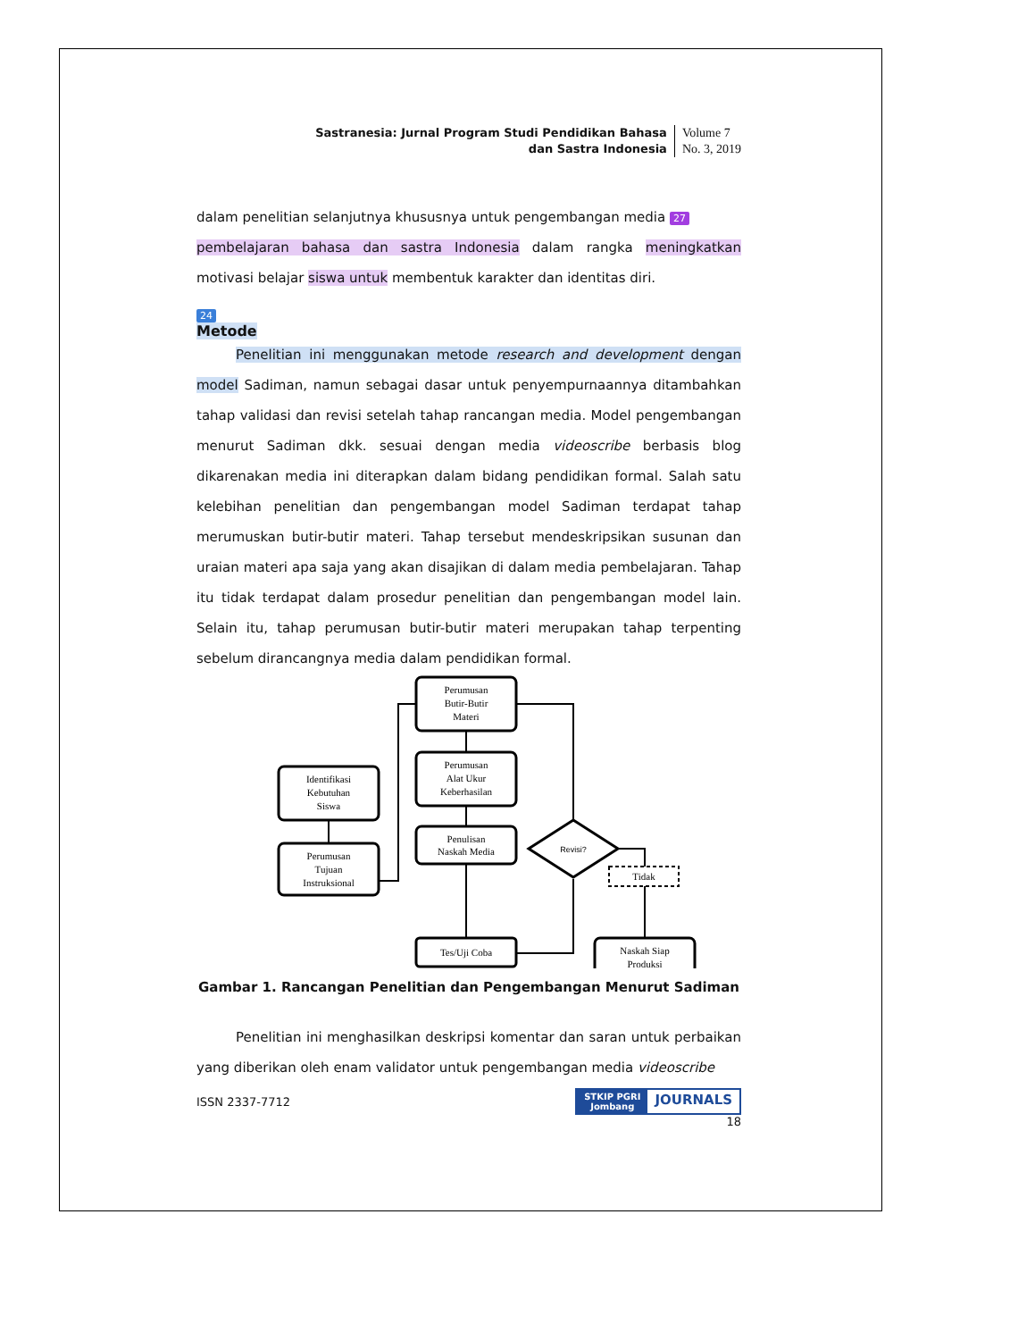Sastranesia: Jurnal Program Studi Pendidikan Bahasa
dan Sastra Indonesia
Volume 7
No. 3, 2019
dalam penelitian selanjutnya khususnya untuk pengembangan media 27
pembelajaran bahasa dan sastra Indonesia dalam rangka meningkatkan motivasi belajar siswa untuk membentuk karakter dan identitas diri.
24
Metode
Penelitian ini menggunakan metode research and development dengan model Sadiman, namun sebagai dasar untuk penyempurnaannya ditambahkan tahap validasi dan revisi setelah tahap rancangan media. Model pengembangan menurut Sadiman dkk. sesuai dengan media videoscribe berbasis blog dikarenakan media ini diterapkan dalam bidang pendidikan formal. Salah satu kelebihan penelitian dan pengembangan model Sadiman terdapat tahap merumuskan butir-butir materi. Tahap tersebut mendeskripsikan susunan dan uraian materi apa saja yang akan disajikan di dalam media pembelajaran. Tahap itu tidak terdapat dalam prosedur penelitian dan pengembangan model lain. Selain itu, tahap perumusan butir-butir materi merupakan tahap terpenting sebelum dirancangnya media dalam pendidikan formal.
Perumusan
Butir-Butir
Materi
Perumusan
Alat Ukur
Keberhasilan
Penulisan
Naskah Media
Tes/Uji Coba
Identifikasi
Kebutuhan
Siswa
Perumusan
Tujuan
Instruksional
Revisi?
Tidak
Naskah Siap
Produksi
Gambar 1. Rancangan Penelitian dan Pengembangan Menurut Sadiman
Penelitian ini menghasilkan deskripsi komentar dan saran untuk perbaikan yang diberikan oleh enam validator untuk pengembangan media videoscribe
ISSN 2337-7712
STKIP PGRI
Jombang JOURNALS
18